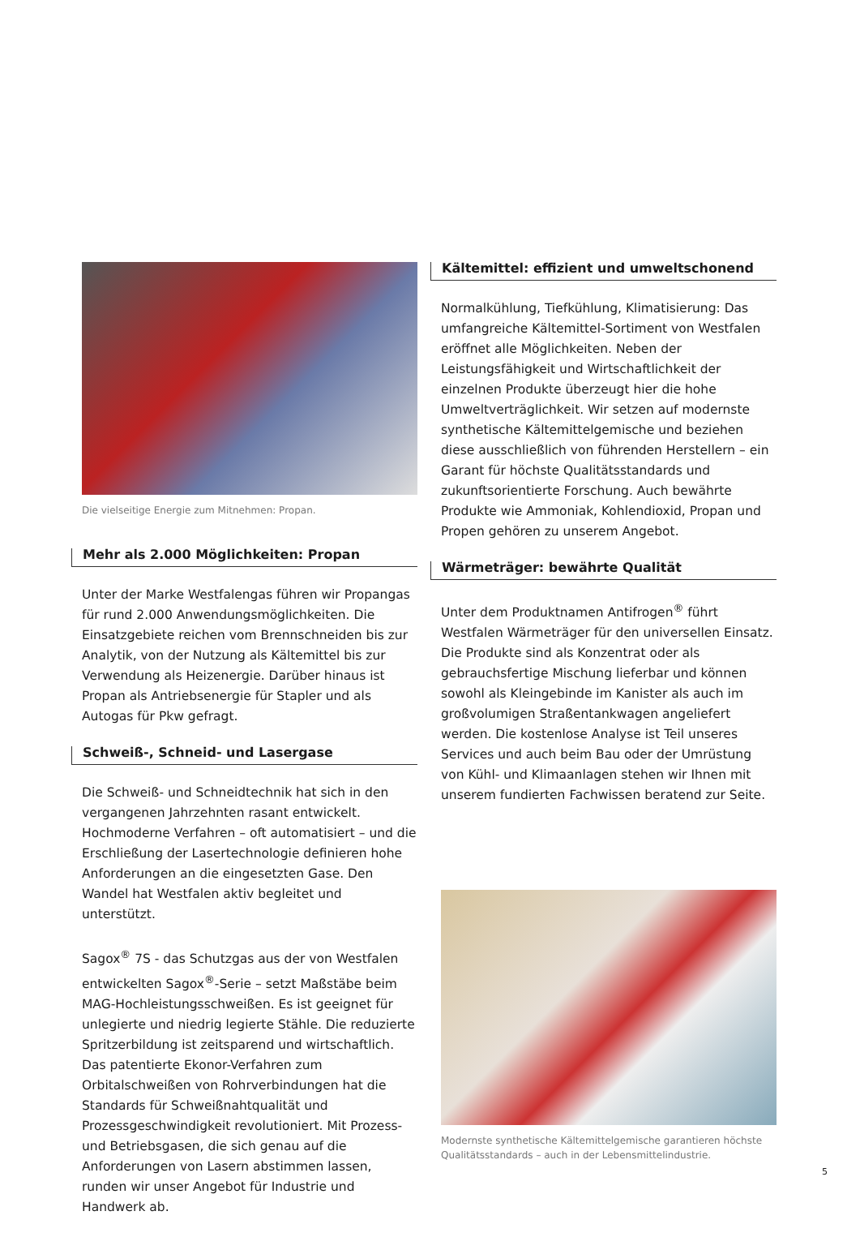Die vielseitige Energie zum Mitnehmen: Propan.
Mehr als 2.000 Möglichkeiten: Propan
Unter der Marke Westfalengas führen wir Propangas für rund 2.000 Anwendungsmöglichkeiten. Die Einsatzgebiete reichen vom Brennschneiden bis zur Analytik, von der Nutzung als Kältemittel bis zur Verwendung als Heizenergie. Darüber hinaus ist Propan als Antriebsenergie für Stapler und als Autogas für Pkw gefragt.
Schweiß-, Schneid- und Lasergase
Die Schweiß- und Schneidtechnik hat sich in den vergangenen Jahrzehnten rasant entwickelt. Hochmoderne Verfahren – oft automatisiert – und die Erschließung der Lasertechnologie definieren hohe Anforderungen an die eingesetzten Gase. Den Wandel hat Westfalen aktiv begleitet und unterstützt.
Sagox<sup>®</sup> 7S - das Schutzgas aus der von Westfalen entwickelten Sagox<sup>®</sup>-Serie – setzt Maßstäbe beim MAG-Hochleistungsschweißen. Es ist geeignet für unlegierte und niedrig legierte Stähle. Die reduzierte Spritzerbildung ist zeitsparend und wirtschaftlich. Das patentierte Ekonor-Verfahren zum Orbitalschweißen von Rohrverbindungen hat die Standards für Schweißnahtqualität und Prozessgeschwindigkeit revolutioniert. Mit Prozess- und Betriebsgasen, die sich genau auf die Anforderungen von Lasern abstimmen lassen, runden wir unser Angebot für Industrie und Handwerk ab.
Kältemittel: effizient und umweltschonend
Normalkühlung, Tiefkühlung, Klimatisierung: Das umfangreiche Kältemittel-Sortiment von Westfalen eröffnet alle Möglichkeiten. Neben der Leistungsfähigkeit und Wirtschaftlichkeit der einzelnen Produkte überzeugt hier die hohe Umweltverträglichkeit. Wir setzen auf modernste synthetische Kältemittelgemische und beziehen diese ausschließlich von führenden Herstellern – ein Garant für höchste Qualitätsstandards und zukunftsorientierte Forschung. Auch bewährte Produkte wie Ammoniak, Kohlendioxid, Propan und Propen gehören zu unserem Angebot.
Wärmeträger: bewährte Qualität
Unter dem Produktnamen Antifrogen<sup>®</sup> führt Westfalen Wärmeträger für den universellen Einsatz. Die Produkte sind als Konzentrat oder als gebrauchsfertige Mischung lieferbar und können sowohl als Kleingebinde im Kanister als auch im großvolumigen Straßentankwagen angeliefert werden. Die kostenlose Analyse ist Teil unseres Services und auch beim Bau oder der Umrüstung von Kühl- und Klimaanlagen stehen wir Ihnen mit unserem fundierten Fachwissen beratend zur Seite.
Modernste synthetische Kältemittelgemische garantieren höchste Qualitätsstandards – auch in der Lebensmittelindustrie.
5